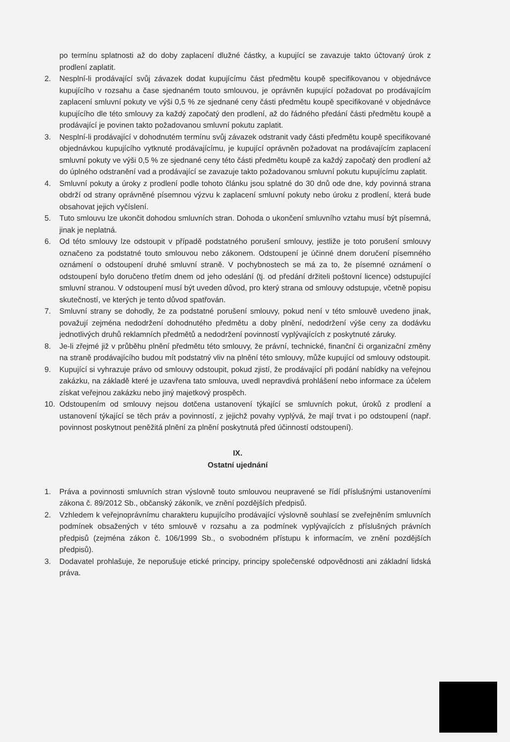po termínu splatnosti až do doby zaplacení dlužné částky, a kupující se zavazuje takto účtovaný úrok z prodlení zaplatit.
2. Nesplní-li prodávající svůj závazek dodat kupujícímu část předmětu koupě specifikovanou v objednávce kupujícího v rozsahu a čase sjednaném touto smlouvou, je oprávněn kupující požadovat po prodávajícím zaplacení smluvní pokuty ve výši 0,5 % ze sjednané ceny části předmětu koupě specifikované v objednávce kupujícího dle této smlouvy za každý započatý den prodlení, až do řádného předání části předmětu koupě a prodávající je povinen takto požadovanou smluvní pokutu zaplatit.
3. Nesplní-li prodávající v dohodnutém termínu svůj závazek odstranit vady části předmětu koupě specifikované objednávkou kupujícího vytknuté prodávajícímu, je kupující oprávněn požadovat na prodávajícím zaplacení smluvní pokuty ve výši 0,5 % ze sjednané ceny této části předmětu koupě za každý započatý den prodlení až do úplného odstranění vad a prodávající se zavazuje takto požadovanou smluvní pokutu kupujícímu zaplatit.
4. Smluvní pokuty a úroky z prodlení podle tohoto článku jsou splatné do 30 dnů ode dne, kdy povinná strana obdrží od strany oprávněné písemnou výzvu k zaplacení smluvní pokuty nebo úroku z prodlení, která bude obsahovat jejich vyčíslení.
5. Tuto smlouvu lze ukončit dohodou smluvních stran. Dohoda o ukončení smluvního vztahu musí být písemná, jinak je neplatná.
6. Od této smlouvy lze odstoupit v případě podstatného porušení smlouvy, jestliže je toto porušení smlouvy označeno za podstatné touto smlouvou nebo zákonem. Odstoupení je účinné dnem doručení písemného oznámení o odstoupení druhé smluvní straně. V pochybnostech se má za to, že písemné oznámení o odstoupení bylo doručeno třetím dnem od jeho odeslání (tj. od předání držiteli poštovní licence) odstupující smluvní stranou. V odstoupení musí být uveden důvod, pro který strana od smlouvy odstupuje, včetně popisu skutečností, ve kterých je tento důvod spatřován.
7. Smluvní strany se dohodly, že za podstatné porušení smlouvy, pokud není v této smlouvě uvedeno jinak, považují zejména nedodržení dohodnutého předmětu a doby plnění, nedodržení výše ceny za dodávku jednotlivých druhů reklamních předmětů a nedodržení povinností vyplývajících z poskytnuté záruky.
8. Je-li zřejmé již v průběhu plnění předmětu této smlouvy, že právní, technické, finanční či organizační změny na straně prodávajícího budou mít podstatný vliv na plnění této smlouvy, může kupující od smlouvy odstoupit.
9. Kupující si vyhrazuje právo od smlouvy odstoupit, pokud zjistí, že prodávající při podání nabídky na veřejnou zakázku, na základě které je uzavřena tato smlouva, uvedl nepravdivá prohlášení nebo informace za účelem získat veřejnou zakázku nebo jiný majetkový prospěch.
10. Odstoupením od smlouvy nejsou dotčena ustanovení týkající se smluvních pokut, úroků z prodlení a ustanovení týkající se těch práv a povinností, z jejichž povahy vyplývá, že mají trvat i po odstoupení (např. povinnost poskytnout peněžitá plnění za plnění poskytnutá před účinností odstoupení).
IX.
Ostatní ujednání
1. Práva a povinnosti smluvních stran výslovně touto smlouvou neupravené se řídí příslušnými ustanoveními zákona č. 89/2012 Sb., občanský zákoník, ve znění pozdějších předpisů.
2. Vzhledem k veřejnoprávnímu charakteru kupujícího prodávající výslovně souhlasí se zveřejněním smluvních podmínek obsažených v této smlouvě v rozsahu a za podmínek vyplývajících z příslušných právních předpisů (zejména zákon č. 106/1999 Sb., o svobodném přístupu k informacím, ve znění pozdějších předpisů).
3. Dodavatel prohlašuje, že neporušuje etické principy, principy společenské odpovědnosti ani základní lidská práva.